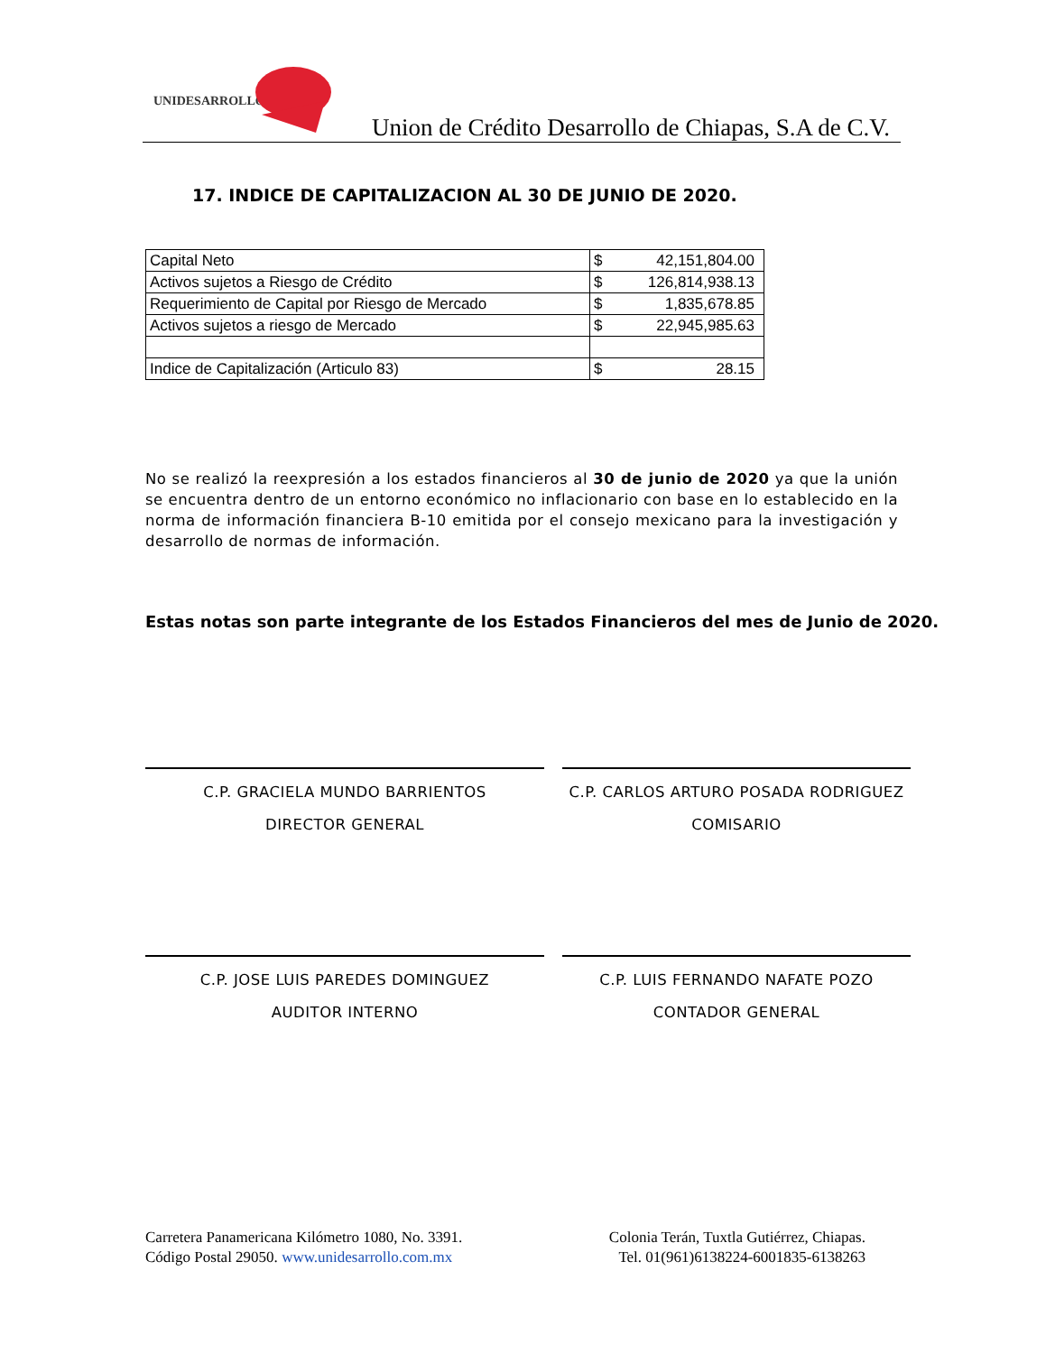UNIDESARROLLO
Union de Crédito Desarrollo de Chiapas, S.A de C.V.
17. INDICE DE CAPITALIZACION AL 30 DE JUNIO DE 2020.
| Capital Neto | $ 42,151,804.00 |
| Activos sujetos a Riesgo de Crédito | $ 126,814,938.13 |
| Requerimiento de Capital por Riesgo de Mercado | $ 1,835,678.85 |
| Activos sujetos a riesgo de Mercado | $ 22,945,985.63 |
| Indice de Capitalización (Articulo 83) | $ 28.15 |
No se realizó la reexpresión a los estados financieros al 30 de junio de 2020 ya que la unión se encuentra dentro de un entorno económico no inflacionario con base en lo establecido en la norma de información financiera B-10 emitida por el consejo mexicano para la investigación y desarrollo de normas de información.
Estas notas son parte integrante de los Estados Financieros del mes de Junio de 2020.
C.P. GRACIELA MUNDO BARRIENTOS
DIRECTOR GENERAL
C.P. CARLOS ARTURO POSADA RODRIGUEZ
COMISARIO
C.P. JOSE LUIS PAREDES DOMINGUEZ
AUDITOR INTERNO
C.P. LUIS FERNANDO NAFATE POZO
CONTADOR GENERAL
Carretera Panamericana Kilómetro 1080, No. 3391.
Código Postal 29050. www.unidesarrollo.com.mx
Colonia Terán, Tuxtla Gutiérrez, Chiapas.
Tel. 01(961)6138224-6001835-6138263